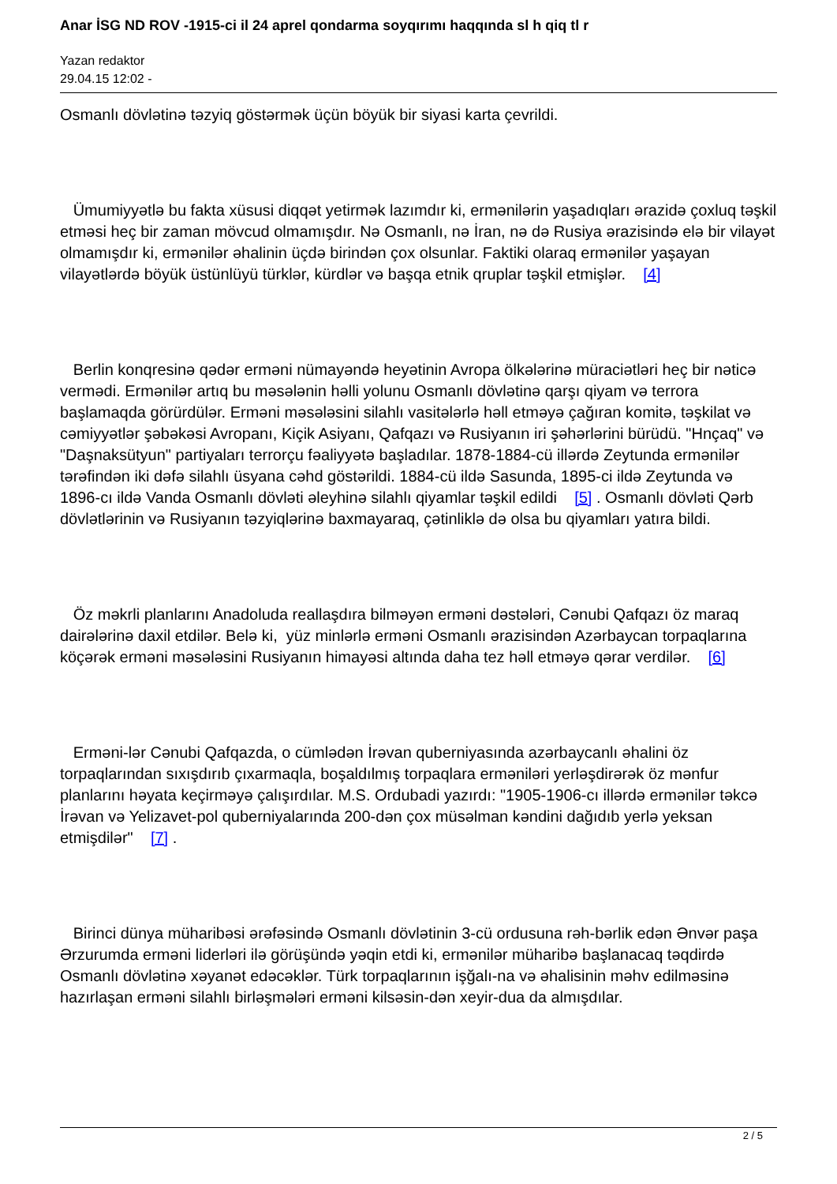Anar İSG ND ROV -1915-ci il 24 aprel qondarma soyqırımı haqqında sl h qiq tl r
Yazan redaktor
29.04.15 12:02 -
Osmanlı dövlətinə təzyiq göstərmək üçün böyük bir siyasi karta çevrildi.
Ümumiyyətlə bu fakta xüsusi diqqət yetirmək lazımdır ki, ermənilərin yaşadıqları ərazidə çoxluq təşkil etməsi heç bir zaman mövcud olmamışdır. Nə Osmanlı, nə İran, nə də Rusiya ərazisində elə bir vilayət olmamışdır ki, ermənilər əhalinin üçdə birindən çox olsunlar. Faktiki olaraq ermənilər yaşayan vilayətlərdə böyük üstünlüyü türklər, kürdlər və başqa etnik qruplar təşkil etmişlər. [4]
Berlin konqresinə qədər erməni nümayəndə heyətinin Avropa ölkələrinə müraciətləri heç bir nəticə vermədi. Ermənilər artıq bu məsələnin həlli yolunu Osmanlı dövlətinə qarşı qiyam və terrora başlamaqda görürdülər. Erməni məsələsini silahlı vasitələrlə həll etməyə çağıran komitə, təşkilat və cəmiyyətlər şəbəkəsi Avropanı, Kiçik Asiyanı, Qafqazı və Rusiyanın iri şəhərlərini bürüdü. "Hnçaq" və "Daşnaksütyun" partiyaları terrorçu fəaliyyətə başladılar. 1878-1884-cü illərdə Zeytunda ermənilər tərəfindən iki dəfə silahlı üsyana cəhd göstərildi. 1884-cü ildə Sasunda, 1895-ci ildə Zeytunda və 1896-cı ildə Vanda Osmanlı dövləti əleyhinə silahlı qiyamlar təşkil edildi [5] . Osmanlı dövləti Qərb dövlətlərinin və Rusiyanın təzyiqlərinə baxmayaraq, çətinliklə də olsa bu qiyamları yatıra bildi.
Öz məkrli planlarını Anadoluda reallaşdıra bilməyən erməni dəstələri, Cənubi Qafqazı öz maraq dairələrinə daxil etdilər. Belə ki, yüz minlərlə erməni Osmanlı ərazisindən Azərbaycan torpaqlarına köçərək erməni məsələsini Rusiyanın himayəsi altında daha tez həll etməyə qərar verdilər. [6]
Ermənі-lər Cənubi Qafqazda, o cümlədən İrəvan quberniyasında azərbaycanlı əhalini öz torpaqlarından sıxışdırıb çıxarmaqla, boşaldılmış torpaqlara erməniləri yerləşdirərək öz mənfur planlarını həyata keçirməyə çalışırdılar. M.S. Ordubadi yazırdı: "1905-1906-cı illərdə ermənilər təkcə İrəvan və Yelizavet-pol quberniyalarında 200-dən çox müsəlman kəndini dağıdıb yerlə yeksan etmişdilər" [7] .
Birinci dünya müharibəsi ərəfəsində Osmanlı dövlətinin 3-cü ordusuna rəh-bərlik edən Ənvər paşa Ərzurumda erməni liderləri ilə görüşündə yəqin etdi ki, ermənilər müharibə başlanacaq təqdirdə Osmanlı dövlətinə xəyanət edəcəklər. Türk torpaqlarının işğalı-na və əhalisinin məhv edilməsinə hazırlaşan erməni silahlı birləşmələri erməni kilsəsin-dən xeyir-dua da almışdılar.
2 / 5